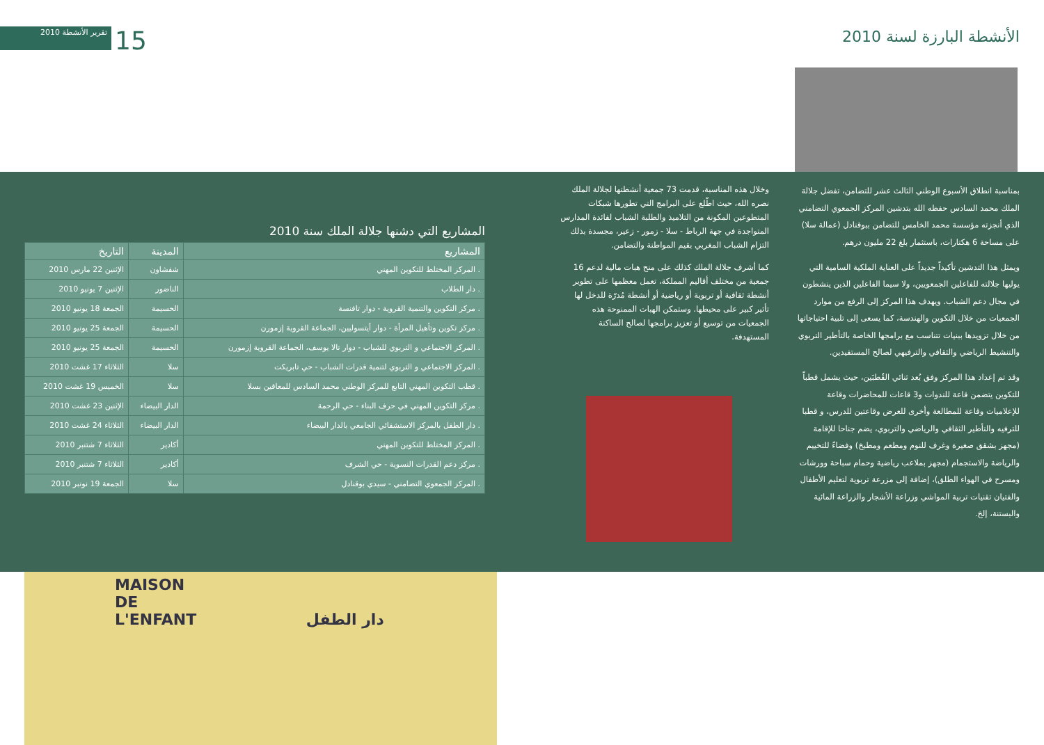تقرير الأنشطة 2010 15 الأنشطة البارزة لسنة 2010
بمناسبة انطلاق الأسبوع الوطني الثالث عشر للتضامن، تفضل جلالة الملك محمد السادس حفظه الله بتدشين المركز الجمعوي التضامني الذي أنجزته مؤسسة محمد الخامس للتضامن ببوقنادل (عمالة سلا) على مساحة 6 هكتارات، باستثمار بلغ 22 مليون درهم.
ويمثل هذا التدشين تأكيداً جديداً على العناية الملكية السامية التي يوليها جلالته للفاعلين الجمعويين، ولا سيما الفاعلين الذين ينشطون في مجال دعم الشباب. ويهدف هذا المركز إلى الرفع من موارد الجمعيات من خلال التكوين والهندسة، كما يسعى إلى تلبية احتياجاتها من خلال تزويدها ببنيات تتناسب مع برامجها الخاصة بالتأطير التربوي والتنشيط الرياضي والثقافي والترفيهي لصالح المستفيدين.
وقد تم إعداد هذا المركز وفق بُعد ثنائي القُطبَين، حيث يشمل قطباً للتكوين يتضمن قاعة للندوات و3 قاعات للمحاضرات وقاعة للإعلاميات وقاعة للمطالعة وأخرى للعرض وقاعتين للدرس، و قطبا للترفيه والتأطير الثقافي والرياضي والتربوي، يضم جناحا للإقامة (مجهز بشقق صغيرة وغرف للنوم ومطعم ومطبخ) وفضاءً للتخييم والرياضة والاستجمام (مجهز بملاعب رياضية وحمام سباحة وورشات ومسرح في الهواء الطلق)، إضافة إلى مزرعة تربوية لتعليم الأطفال والفتيان تقنيات تربية المواشي وزراعة الأشجار والزراعة المائية والبستنة، إلخ.
وخلال هذه المناسبة، قدمت 73 جمعية أنشطتها لجلالة الملك نصره الله، حيث اطّلع على البرامج التي تطورها شبكات المتطوعين المكونة من التلاميذ والطلبة الشباب لفائدة المدارس المتواجدة في جهة الرباط - سلا - زمور - زعير، مجسدة بذلك التزام الشباب المغربي بقيم المواطنة والتضامن.
كما أشرف جلالة الملك كذلك على منح هبات مالية لدعم 16 جمعية من مختلف أقاليم المملكة، تعمل معظمها على تطوير أنشطة ثقافية أو تربوية أو رياضية أو أنشطة مُدرّة للدخل لها تأثير كبير على محيطها. وستمكن الهبات الممنوحة هذه الجمعيات من توسيع أو تعزيز برامجها لصالح الساكنة المستهدفة.
المشاريع التي دشنها جلالة الملك سنة 2010
| المشاريع | المدينة | التاريخ |
| --- | --- | --- |
| . المركز المختلط للتكوين المهني | شفشاون | الإثنين 22 مارس 2010 |
| . دار الطلاب | الناضور | الإثنين 7 يونيو 2010 |
| . مركز التكوين والتنمية القروية - دوار تافنسة | الحسيمة | الجمعة 18 يونيو 2010 |
| . مركز تكوين وتأهيل المرأة - دوار أيتسوليين، الجماعة القروية إزمورن | الحسيمة | الجمعة 25 يونيو 2010 |
| . المركز الاجتماعي و التربوي للشباب - دوار تالا يوسف، الجماعة القروية إزمورن | الحسيمة | الجمعة 25 يونيو 2010 |
| . المركز الاجتماعي و التربوي لتنمية قدرات الشباب - حي تابريكت | سلا | الثلاثاء 17 غشت 2010 |
| . قطب التكوين المهني التابع للمركز الوطني محمد السادس للمعاقين بسلا | سلا | الخميس 19 غشت 2010 |
| . مركز التكوين المهني في حرف البناء - حي الرحمة | الدار البيضاء | الإثنين 23 غشت 2010 |
| . دار الطفل بالمركز الاستشفائي الجامعي بالدار البيضاء | الدار البيضاء | الثلاثاء 24 غشت 2010 |
| . المركز المختلط للتكوين المهني | أكادير | الثلاثاء 7 شتنبر 2010 |
| . مركز دعم القدرات النسوية - حي الشرف | أكادير | الثلاثاء 7 شتنبر 2010 |
| . المركز الجمعوي التضامني - سيدي بوقنادل | سلا | الجمعة 19 نونبر 2010 |
MAISON
DE
L'ENFANT دار الطفل